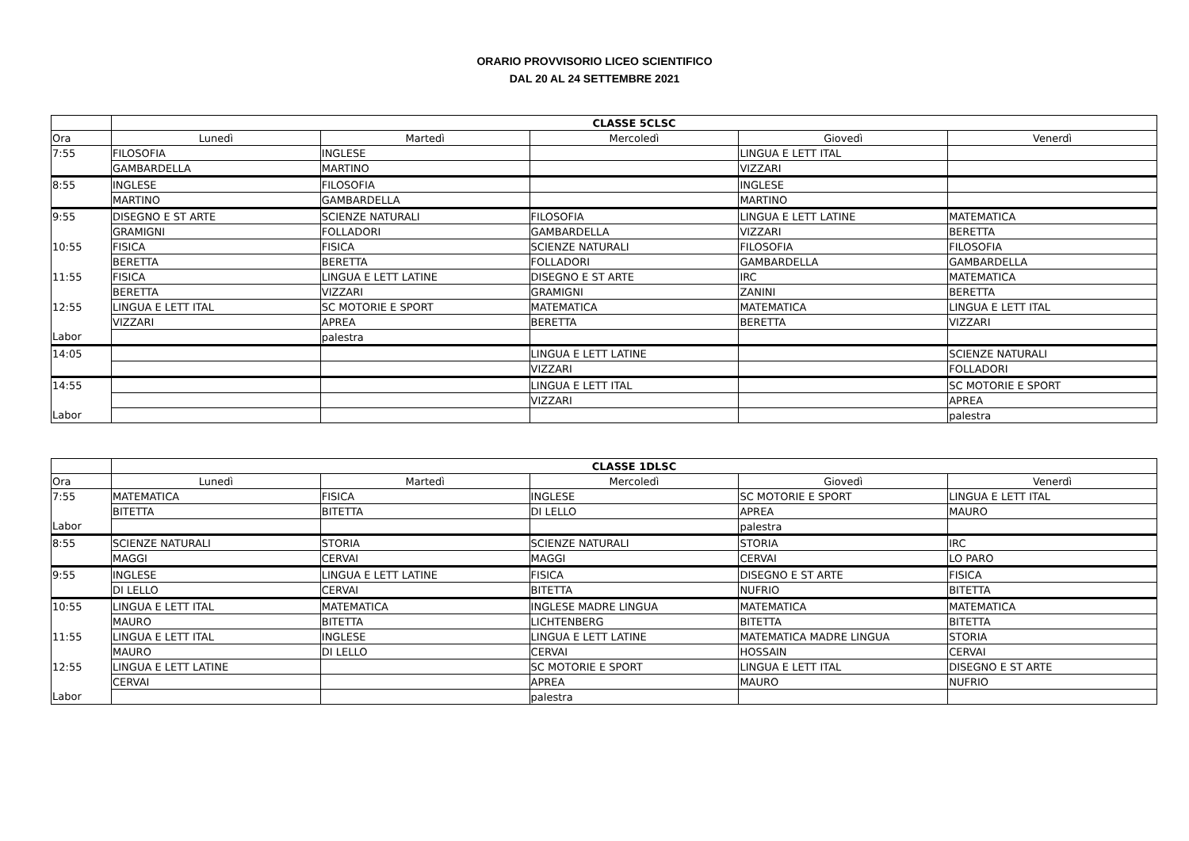ORARIO PROVVISORIO LICEO SCIENTIFICO
DAL 20 AL 24 SETTEMBRE 2021
| | CLASSE 5CLSC | | | | |
| --- | --- | --- | --- | --- | --- |
| Ora | Lunedì | Martedì | Mercoledì | Giovedì | Venerdì |
| 7:55 | FILOSOFIA | INGLESE | | LINGUA E LETT ITAL | |
| | GAMBARDELLA | MARTINO | | VIZZARI | |
| 8:55 | INGLESE | FILOSOFIA | | INGLESE | |
| | MARTINO | GAMBARDELLA | | MARTINO | |
| 9:55 | DISEGNO E ST ARTE | SCIENZE NATURALI | FILOSOFIA | LINGUA E LETT LATINE | MATEMATICA |
| | GRAMIGNI | FOLLADORI | GAMBARDELLA | VIZZARI | BERETTA |
| 10:55 | FISICA | FISICA | SCIENZE NATURALI | FILOSOFIA | FILOSOFIA |
| | BERETTA | BERETTA | FOLLADORI | GAMBARDELLA | GAMBARDELLA |
| 11:55 | FISICA | LINGUA E LETT LATINE | DISEGNO E ST ARTE | IRC | MATEMATICA |
| | BERETTA | VIZZARI | GRAMIGNI | ZANINI | BERETTA |
| 12:55 | LINGUA E LETT ITAL | SC MOTORIE E SPORT | MATEMATICA | MATEMATICA | LINGUA E LETT ITAL |
| | VIZZARI | APREA | BERETTA | BERETTA | VIZZARI |
| Labor | | palestra | | | |
| 14:05 | | | LINGUA E LETT LATINE | | SCIENZE NATURALI |
| | | | VIZZARI | | FOLLADORI |
| 14:55 | | | LINGUA E LETT ITAL | | SC MOTORIE E SPORT |
| | | | VIZZARI | | APREA |
| Labor | | | | | palestra |
| | CLASSE 1DLSC | | | | |
| --- | --- | --- | --- | --- | --- |
| Ora | Lunedì | Martedì | Mercoledì | Giovedì | Venerdì |
| 7:55 | MATEMATICA | FISICA | INGLESE | SC MOTORIE E SPORT | LINGUA E LETT ITAL |
| | BITETTA | BITETTA | DI LELLO | APREA | MAURO |
| Labor | | | | palestra | |
| 8:55 | SCIENZE NATURALI | STORIA | SCIENZE NATURALI | STORIA | IRC |
| | MAGGI | CERVAI | MAGGI | CERVAI | LO PARO |
| 9:55 | INGLESE | LINGUA E LETT LATINE | FISICA | DISEGNO E ST ARTE | FISICA |
| | DI LELLO | CERVAI | BITETTA | NUFRIO | BITETTA |
| 10:55 | LINGUA E LETT ITAL | MATEMATICA | INGLESE MADRE LINGUA | MATEMATICA | MATEMATICA |
| | MAURO | BITETTA | LICHTENBERG | BITETTA | BITETTA |
| 11:55 | LINGUA E LETT ITAL | INGLESE | LINGUA E LETT LATINE | MATEMATICA MADRE LINGUA | STORIA |
| | MAURO | DI LELLO | CERVAI | HOSSAIN | CERVAI |
| 12:55 | LINGUA E LETT LATINE | | SC MOTORIE E SPORT | LINGUA E LETT ITAL | DISEGNO E ST ARTE |
| | CERVAI | | APREA | MAURO | NUFRIO |
| Labor | | | palestra | | |